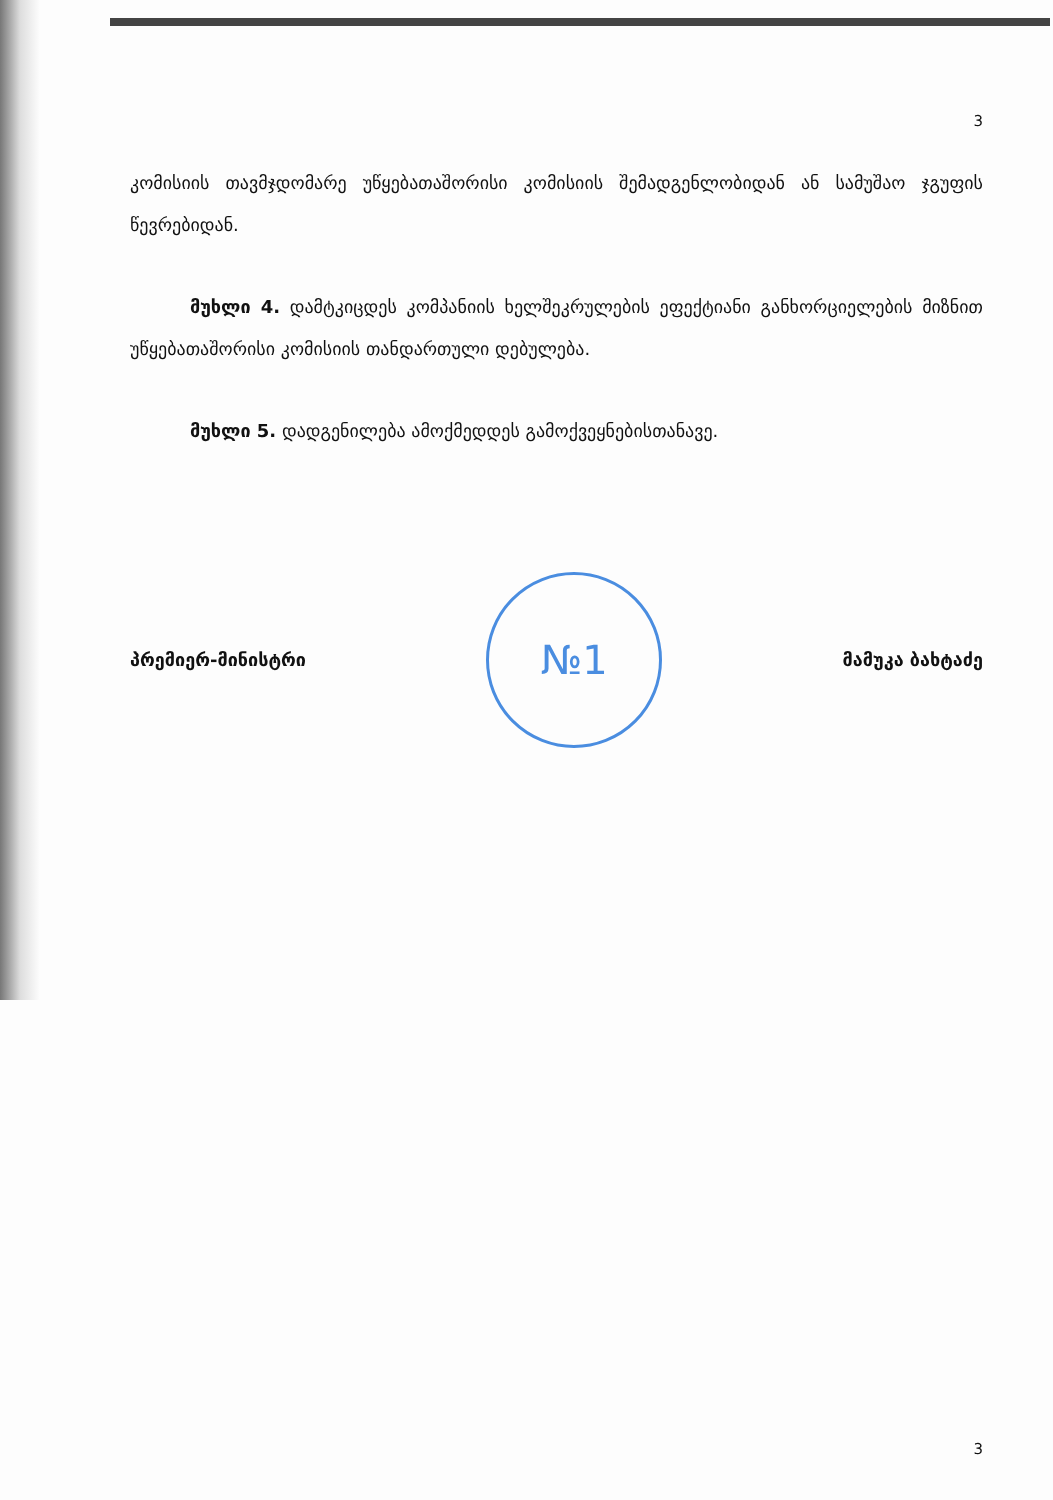3
კომისიის თავმჯდომარე უწყებათაშორისი კომისიის შემადგენლობიდან ან სამუშაო ჯგუფის წევრებიდან.
მუხლი 4. დამტკიცდეს კომპანიის ხელშეკრულების ეფექტიანი განხორციელების მიზნით უწყებათაშორისი კომისიის თანდართული დებულება.
მუხლი 5. დადგენილება ამოქმედდეს გამოქვეყნებისთანავე.
პრემიერ-მინისტრი
№1
მამუკა ბახტაძე
3